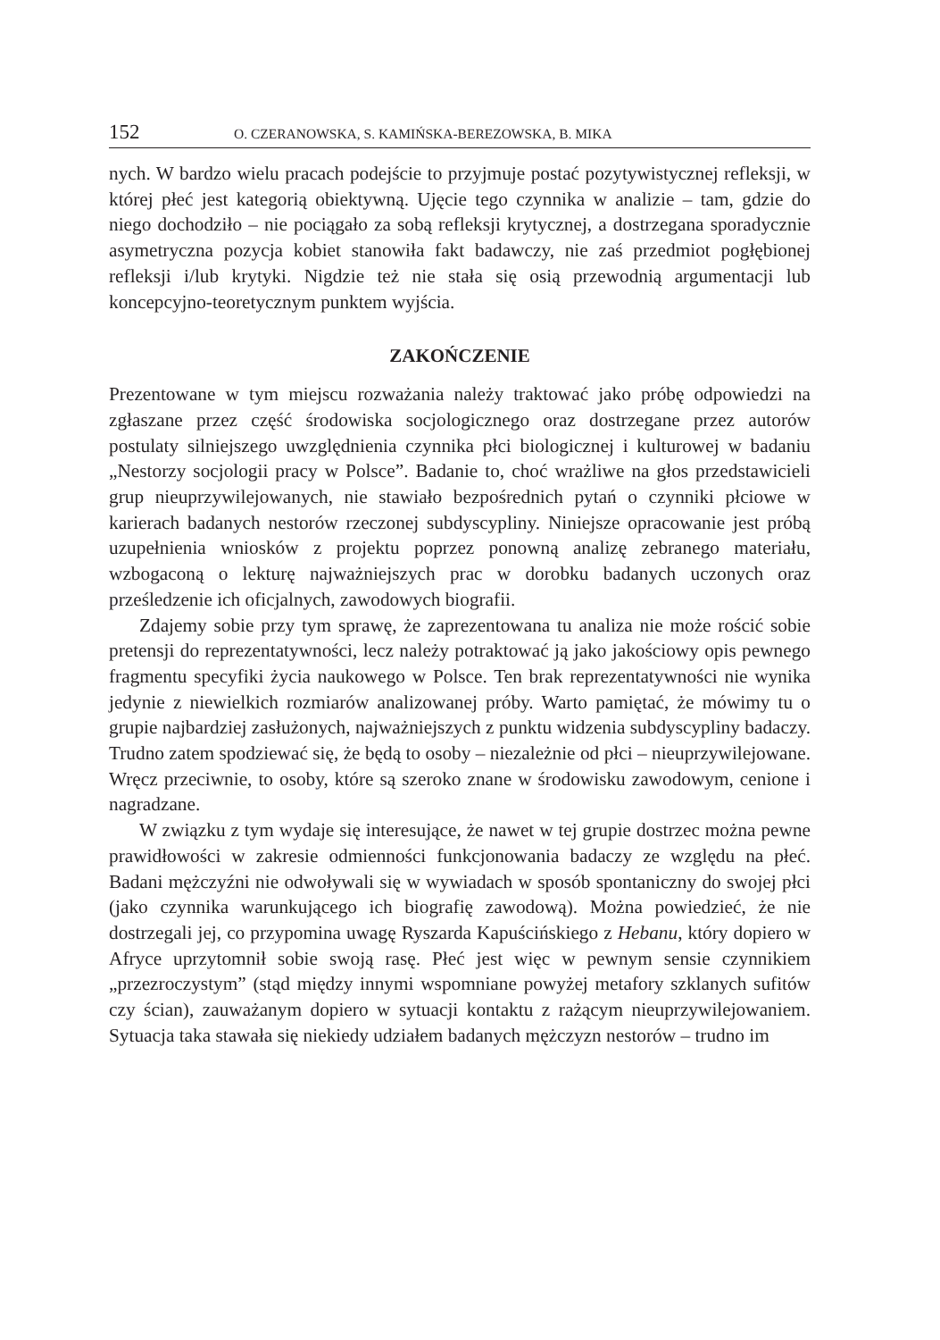152 O. CZERANOWSKA, S. KAMIŃSKA-BEREZOWSKA, B. MIKA
nych. W bardzo wielu pracach podejście to przyjmuje postać pozytywistycznej refleksji, w której płeć jest kategorią obiektywną. Ujęcie tego czynnika w analizie – tam, gdzie do niego dochodziło – nie pociągało za sobą refleksji krytycznej, a dostrzegana sporadycznie asymetryczna pozycja kobiet stanowiła fakt badawczy, nie zaś przedmiot pogłębionej refleksji i/lub krytyki. Nigdzie też nie stała się osią przewodnią argumentacji lub koncepcyjno-teoretycznym punktem wyjścia.
ZAKOŃCZENIE
Prezentowane w tym miejscu rozważania należy traktować jako próbę odpowiedzi na zgłaszane przez część środowiska socjologicznego oraz dostrzegane przez autorów postulaty silniejszego uwzględnienia czynnika płci biologicznej i kulturowej w badaniu „Nestorzy socjologii pracy w Polsce”. Badanie to, choć wrażliwe na głos przedstawicieli grup nieuprzywilejowanych, nie stawiało bezpośrednich pytań o czynniki płciowe w karierach badanych nestorów rzeczonej subdyscypliny. Niniejsze opracowanie jest próbą uzupełnienia wniosków z projektu poprzez ponowną analizę zebranego materiału, wzbogaconą o lekturę najważniejszych prac w dorobku badanych uczonych oraz prześledzenie ich oficjalnych, zawodowych biografii.
Zdajemy sobie przy tym sprawę, że zaprezentowana tu analiza nie może rościć sobie pretensji do reprezentatywności, lecz należy potraktować ją jako jakościowy opis pewnego fragmentu specyfiki życia naukowego w Polsce. Ten brak reprezentatywności nie wynika jedynie z niewielkich rozmiarów analizowanej próby. Warto pamiętać, że mówimy tu o grupie najbardziej zasłużonych, najważniejszych z punktu widzenia subdyscypliny badaczy. Trudno zatem spodziewać się, że będą to osoby – niezależnie od płci – nieuprzywilejowane. Wręcz przeciwnie, to osoby, które są szeroko znane w środowisku zawodowym, cenione i nagradzane.
W związku z tym wydaje się interesujące, że nawet w tej grupie dostrzec można pewne prawidłowości w zakresie odmienności funkcjonowania badaczy ze względu na płeć. Badani mężczyźni nie odwoływali się w wywiadach w sposób spontaniczny do swojej płci (jako czynnika warunkującego ich biografię zawodową). Można powiedzieć, że nie dostrzegali jej, co przypomina uwagę Ryszarda Kapuścińskiego z Hebanu, który dopiero w Afryce uprzytomnił sobie swoją rasę. Płeć jest więc w pewnym sensie czynnikiem „przezroczystym” (stąd między innymi wspomniane powyżej metafory szklanych sufitów czy ścian), zauważanym dopiero w sytuacji kontaktu z rażącym nieuprzywilejowaniem. Sytuacja taka stawała się niekiedy udziałem badanych mężczyzn nestorów – trudno im